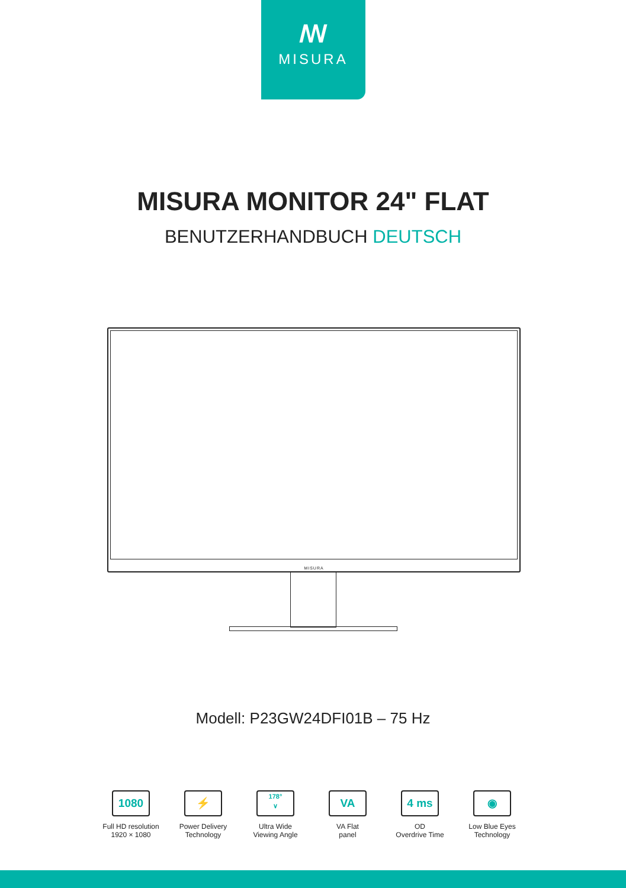ꟿ
MISURA
MISURA MONITOR 24" FLAT
BENUTZERHANDBUCH DEUTSCH
MISURA
Modell: P23GW24DFI01B – 75 Hz
1080
Full HD resolution
1920 × 1080
⚡
Power Delivery
Technology
178°
∨
Ultra Wide
Viewing Angle
VA
VA Flat
panel
4 ms
OD
Overdrive Time
◉
Low Blue Eyes
Technology